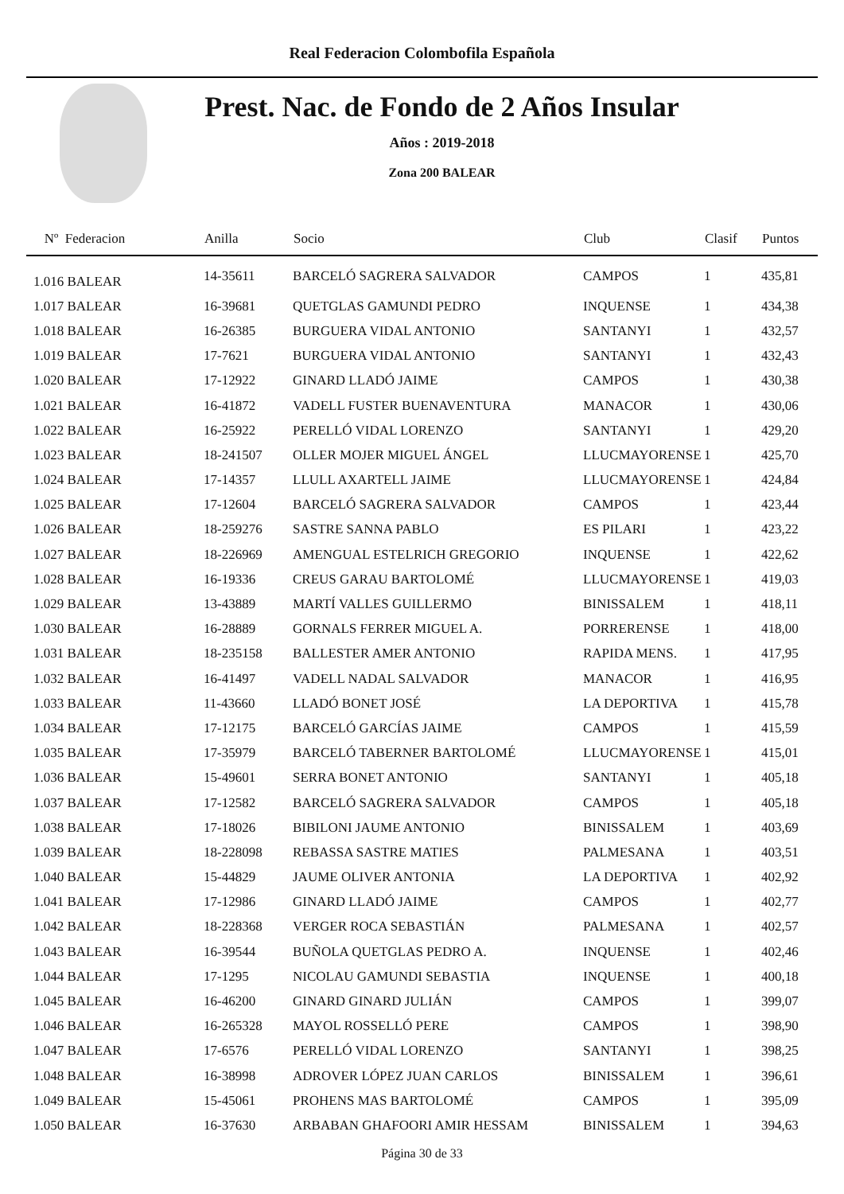Real Federacion Colombofila Española
Prest. Nac. de Fondo de 2 Años Insular
Años : 2019-2018
Zona 200 BALEAR
| Nº Federacion | Anilla | Socio | Club | Clasif | Puntos |
| --- | --- | --- | --- | --- | --- |
| 1.016 BALEAR | 14-35611 | BARCELÓ SAGRERA SALVADOR | CAMPOS | 1 | 435,81 |
| 1.017 BALEAR | 16-39681 | QUETGLAS GAMUNDI PEDRO | INQUENSE | 1 | 434,38 |
| 1.018 BALEAR | 16-26385 | BURGUERA VIDAL ANTONIO | SANTANYI | 1 | 432,57 |
| 1.019 BALEAR | 17-7621 | BURGUERA VIDAL ANTONIO | SANTANYI | 1 | 432,43 |
| 1.020 BALEAR | 17-12922 | GINARD LLADÓ JAIME | CAMPOS | 1 | 430,38 |
| 1.021 BALEAR | 16-41872 | VADELL FUSTER BUENAVENTURA | MANACOR | 1 | 430,06 |
| 1.022 BALEAR | 16-25922 | PERELLÓ VIDAL LORENZO | SANTANYI | 1 | 429,20 |
| 1.023 BALEAR | 18-241507 | OLLER MOJER MIGUEL ÁNGEL | LLUCMAYORENSE | 1 | 425,70 |
| 1.024 BALEAR | 17-14357 | LLULL AXARTELL JAIME | LLUCMAYORENSE | 1 | 424,84 |
| 1.025 BALEAR | 17-12604 | BARCELÓ SAGRERA SALVADOR | CAMPOS | 1 | 423,44 |
| 1.026 BALEAR | 18-259276 | SASTRE SANNA PABLO | ES PILARI | 1 | 423,22 |
| 1.027 BALEAR | 18-226969 | AMENGUAL ESTELRICH GREGORIO | INQUENSE | 1 | 422,62 |
| 1.028 BALEAR | 16-19336 | CREUS GARAU BARTOLOMÉ | LLUCMAYORENSE | 1 | 419,03 |
| 1.029 BALEAR | 13-43889 | MARTÍ VALLES GUILLERMO | BINISSALEM | 1 | 418,11 |
| 1.030 BALEAR | 16-28889 | GORNALS FERRER MIGUEL A. | PORRERENSE | 1 | 418,00 |
| 1.031 BALEAR | 18-235158 | BALLESTER AMER ANTONIO | RAPIDA MENS. | 1 | 417,95 |
| 1.032 BALEAR | 16-41497 | VADELL NADAL SALVADOR | MANACOR | 1 | 416,95 |
| 1.033 BALEAR | 11-43660 | LLADÓ BONET JOSÉ | LA DEPORTIVA | 1 | 415,78 |
| 1.034 BALEAR | 17-12175 | BARCELÓ GARCÍAS JAIME | CAMPOS | 1 | 415,59 |
| 1.035 BALEAR | 17-35979 | BARCELÓ TABERNER BARTOLOMÉ | LLUCMAYORENSE | 1 | 415,01 |
| 1.036 BALEAR | 15-49601 | SERRA BONET ANTONIO | SANTANYI | 1 | 405,18 |
| 1.037 BALEAR | 17-12582 | BARCELÓ SAGRERA SALVADOR | CAMPOS | 1 | 405,18 |
| 1.038 BALEAR | 17-18026 | BIBILONI JAUME ANTONIO | BINISSALEM | 1 | 403,69 |
| 1.039 BALEAR | 18-228098 | REBASSA SASTRE MATIES | PALMESANA | 1 | 403,51 |
| 1.040 BALEAR | 15-44829 | JAUME OLIVER ANTONIA | LA DEPORTIVA | 1 | 402,92 |
| 1.041 BALEAR | 17-12986 | GINARD LLADÓ JAIME | CAMPOS | 1 | 402,77 |
| 1.042 BALEAR | 18-228368 | VERGER ROCA SEBASTIÁN | PALMESANA | 1 | 402,57 |
| 1.043 BALEAR | 16-39544 | BUÑOLA QUETGLAS PEDRO A. | INQUENSE | 1 | 402,46 |
| 1.044 BALEAR | 17-1295 | NICOLAU GAMUNDI SEBASTIA | INQUENSE | 1 | 400,18 |
| 1.045 BALEAR | 16-46200 | GINARD GINARD JULIÁN | CAMPOS | 1 | 399,07 |
| 1.046 BALEAR | 16-265328 | MAYOL ROSSELLÓ PERE | CAMPOS | 1 | 398,90 |
| 1.047 BALEAR | 17-6576 | PERELLÓ VIDAL LORENZO | SANTANYI | 1 | 398,25 |
| 1.048 BALEAR | 16-38998 | ADROVER LÓPEZ JUAN CARLOS | BINISSALEM | 1 | 396,61 |
| 1.049 BALEAR | 15-45061 | PROHENS MAS BARTOLOMÉ | CAMPOS | 1 | 395,09 |
| 1.050 BALEAR | 16-37630 | ARBABAN GHAFOORI AMIR HESSAM | BINISSALEM | 1 | 394,63 |
Página 30 de 33